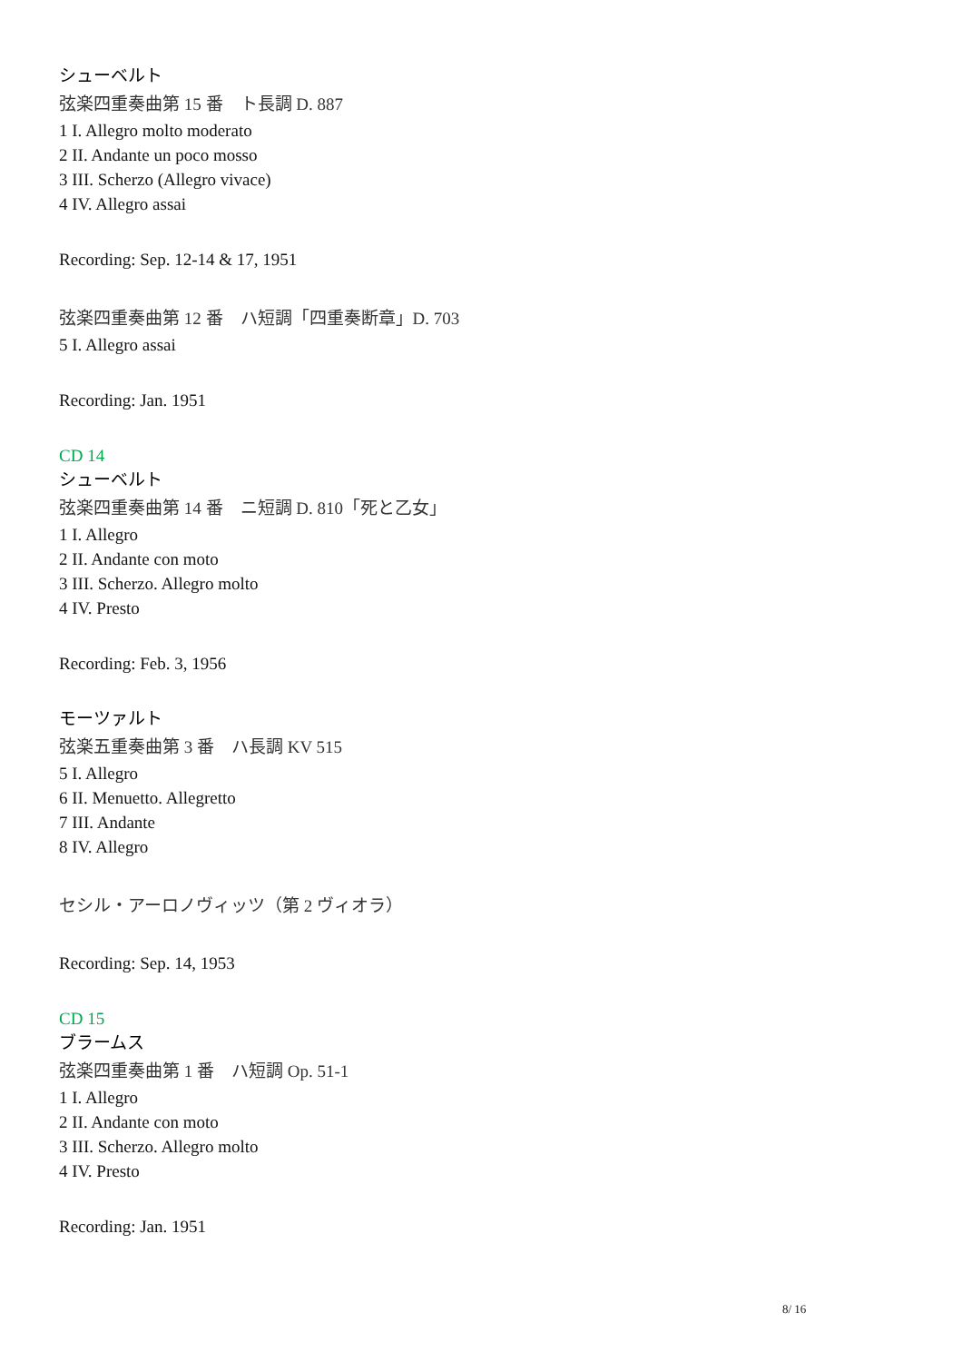シューベルト
弦楽四重奏曲第 15 番　ト長調 D. 887
1 I. Allegro molto moderato
2 II. Andante un poco mosso
3 III. Scherzo (Allegro vivace)
4 IV. Allegro assai
Recording: Sep. 12-14 & 17, 1951
弦楽四重奏曲第 12 番　ハ短調「四重奏断章」D. 703
5 I. Allegro assai
Recording: Jan. 1951
CD 14
シューベルト
弦楽四重奏曲第 14 番　ニ短調 D. 810「死と乙女」
1 I. Allegro
2 II. Andante con moto
3 III. Scherzo. Allegro molto
4 IV. Presto
Recording: Feb. 3, 1956
モーツァルト
弦楽五重奏曲第 3 番　ハ長調 KV 515
5 I. Allegro
6 II. Menuetto. Allegretto
7 III. Andante
8 IV. Allegro
セシル・アーロノヴィッツ（第 2 ヴィオラ）
Recording: Sep. 14, 1953
CD 15
ブラームス
弦楽四重奏曲第 1 番　ハ短調 Op. 51-1
1 I. Allegro
2 II. Andante con moto
3 III. Scherzo. Allegro molto
4 IV. Presto
Recording: Jan. 1951
8/ 16